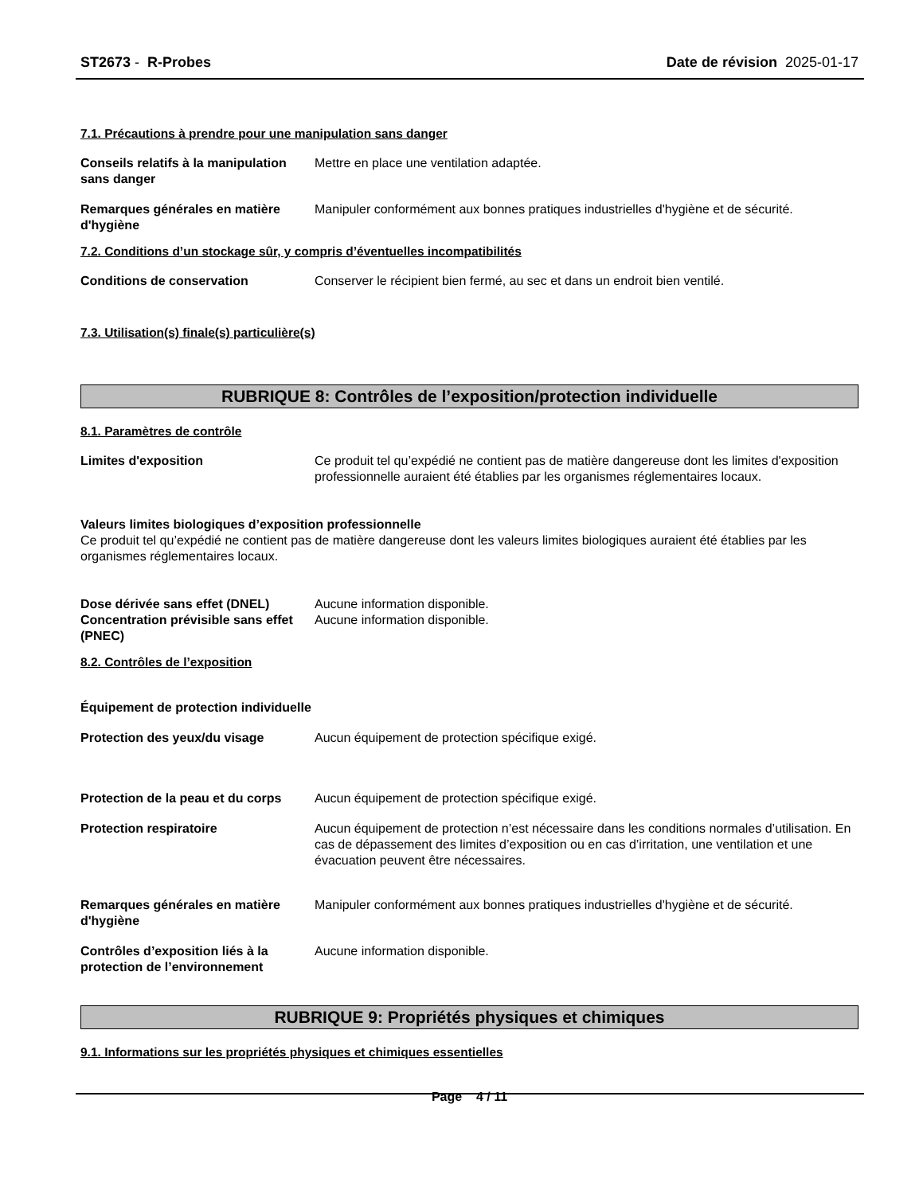ST2673 - R-Probes Date de révision 2025-01-17
7.1. Précautions à prendre pour une manipulation sans danger
Conseils relatifs à la manipulation sans danger
Mettre en place une ventilation adaptée.
Remarques générales en matière d'hygiène
Manipuler conformément aux bonnes pratiques industrielles d'hygiène et de sécurité.
7.2. Conditions d’un stockage sûr, y compris d’éventuelles incompatibilités
Conditions de conservation Conserver le récipient bien fermé, au sec et dans un endroit bien ventilé.
7.3. Utilisation(s) finale(s) particulière(s)
RUBRIQUE 8: Contrôles de l’exposition/protection individuelle
8.1. Paramètres de contrôle
Limites d'exposition Ce produit tel qu’expédié ne contient pas de matière dangereuse dont les limites d'exposition professionnelle auraient été établies par les organismes réglementaires locaux.
Valeurs limites biologiques d’exposition professionnelle
Ce produit tel qu’expédié ne contient pas de matière dangereuse dont les valeurs limites biologiques auraient été établies par les organismes réglementaires locaux.
Dose dérivée sans effet (DNEL) Aucune information disponible.
Concentration prévisible sans effet (PNEC)
Aucune information disponible.
8.2. Contrôles de l’exposition
Équipement de protection individuelle
Protection des yeux/du visage Aucun équipement de protection spécifique exigé.
Protection de la peau et du corps
Aucun équipement de protection spécifique exigé.
Protection respiratoire Aucun équipement de protection n’est nécessaire dans les conditions normales d’utilisation. En cas de dépassement des limites d’exposition ou en cas d’irritation, une ventilation et une évacuation peuvent être nécessaires.
Remarques générales en matière d'hygiène
Manipuler conformément aux bonnes pratiques industrielles d'hygiène et de sécurité.
Contrôles d’exposition liés à la protection de l’environnement
Aucune information disponible.
RUBRIQUE 9: Propriétés physiques et chimiques
9.1. Informations sur les propriétés physiques et chimiques essentielles
Page 4 / 11